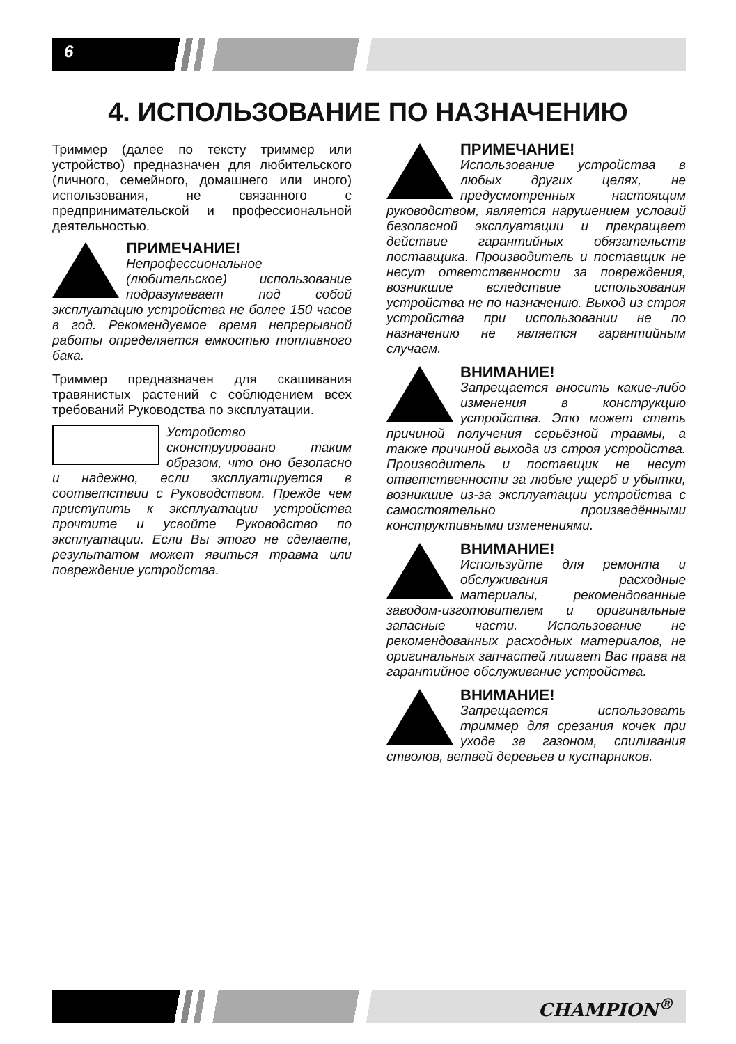6
4. ИСПОЛЬЗОВАНИЕ ПО НАЗНАЧЕНИЮ
Триммер (далее по тексту триммер или устройство) предназначен для любительского (личного, семейного, домашнего или иного) использования, не связанного с предпринимательской и профессиональной деятельностью.
ПРИМЕЧАНИЕ!
Непрофессиональное (любительское) использование подразумевает под собой эксплуатацию устройства не более 150 часов в год. Рекомендуемое время непрерывной работы определяется емкостью топливного бака.
Триммер предназначен для скашивания травянистых растений с соблюдением всех требований Руководства по эксплуатации.
Устройство сконструировано таким образом, что оно безопасно и надежно, если эксплуатируется в соответствии с Руководством. Прежде чем приступить к эксплуатации устройства прочтите и усвойте Руководство по эксплуатации. Если Вы этого не сделаете, результатом может явиться травма или повреждение устройства.
ПРИМЕЧАНИЕ!
Использование устройства в любых других целях, не предусмотренных настоящим руководством, является нарушением условий безопасной эксплуатации и прекращает действие гарантийных обязательств поставщика. Производитель и поставщик не несут ответственности за повреждения, возникшие вследствие использования устройства не по назначению. Выход из строя устройства при использовании не по назначению не является гарантийным случаем.
ВНИМАНИЕ!
Запрещается вносить какие-либо изменения в конструкцию устройства. Это может стать причиной получения серьёзной травмы, а также причиной выхода из строя устройства. Производитель и поставщик не несут ответственности за любые ущерб и убытки, возникшие из-за эксплуатации устройства с самостоятельно произведёнными конструктивными изменениями.
ВНИМАНИЕ!
Используйте для ремонта и обслуживания расходные материалы, рекомендованные заводом-изготовителем и оригинальные запасные части. Использование не рекомендованных расходных материалов, не оригинальных запчастей лишает Вас права на гарантийное обслуживание устройства.
ВНИМАНИЕ!
Запрещается использовать триммер для срезания кочек при уходе за газоном, спиливания стволов, ветвей деревьев и кустарников.
CHAMPION<sup>®</sup>